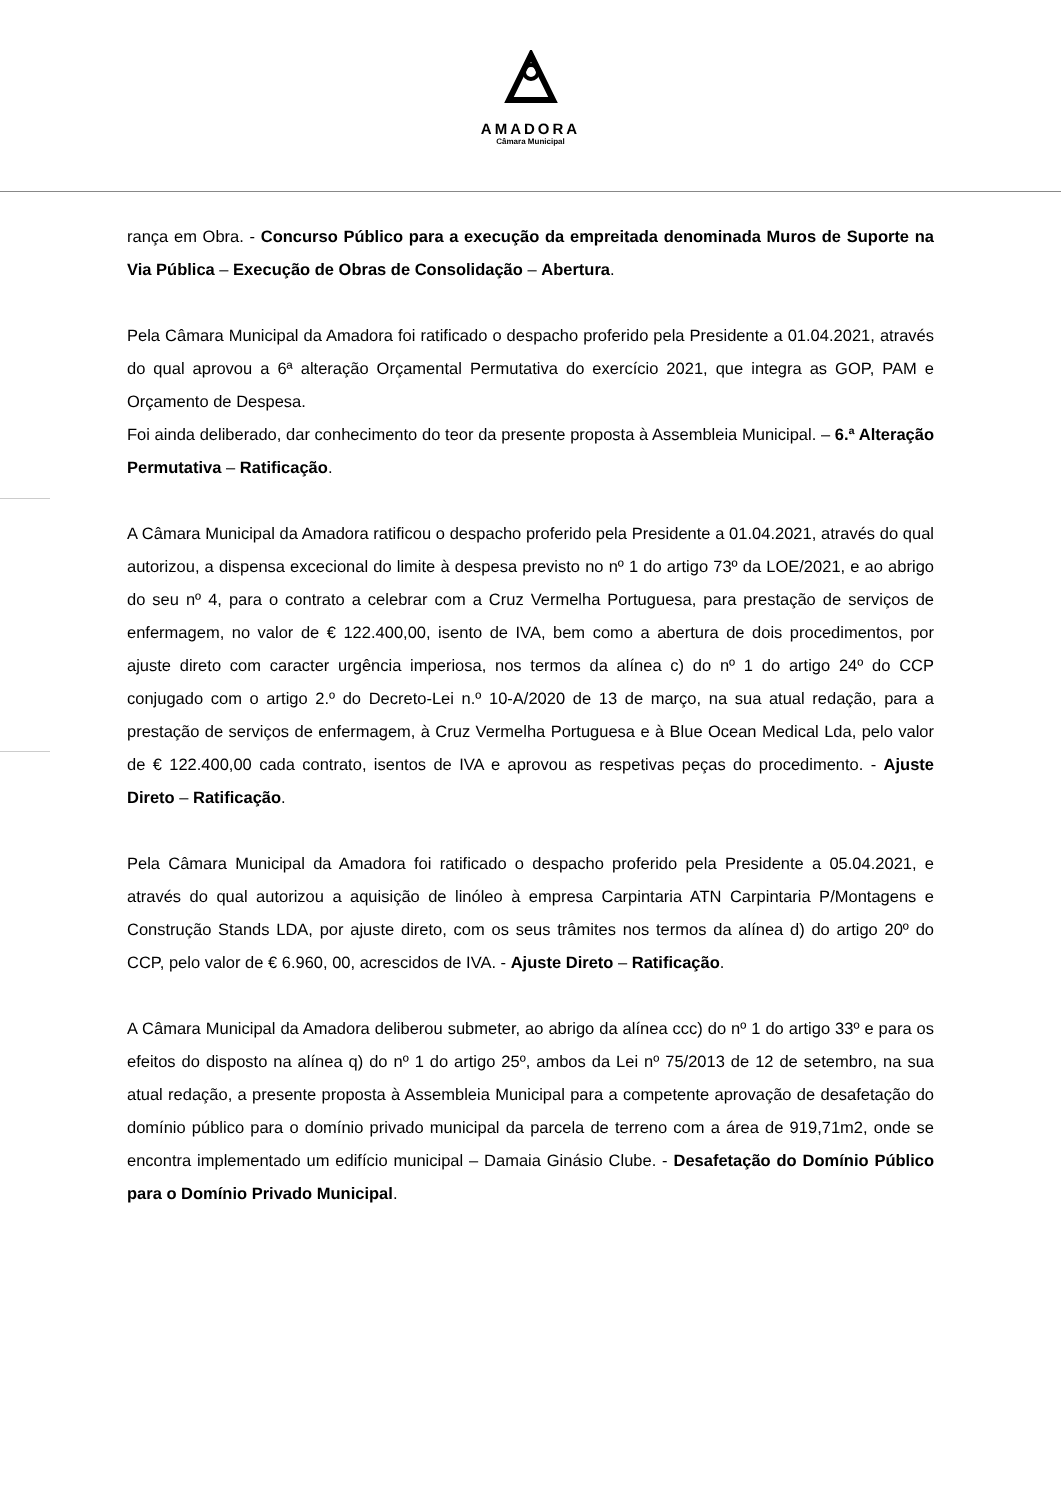AMADORA
Câmara Municipal
rança em Obra. - Concurso Público para a execução da empreitada denominada Muros de Suporte na Via Pública – Execução de Obras de Consolidação – Abertura.
Pela Câmara Municipal da Amadora foi ratificado o despacho proferido pela Presidente a 01.04.2021, através do qual aprovou a 6ª alteração Orçamental Permutativa do exercício 2021, que integra as GOP, PAM e Orçamento de Despesa.
Foi ainda deliberado, dar conhecimento do teor da presente proposta à Assembleia Municipal. – 6.ª Alteração Permutativa – Ratificação.
A Câmara Municipal da Amadora ratificou o despacho proferido pela Presidente a 01.04.2021, através do qual autorizou, a dispensa excecional do limite à despesa previsto no nº 1 do artigo 73º da LOE/2021, e ao abrigo do seu nº 4, para o contrato a celebrar com a Cruz Vermelha Portuguesa, para prestação de serviços de enfermagem, no valor de € 122.400,00, isento de IVA, bem como a abertura de dois procedimentos, por ajuste direto com caracter urgência imperiosa, nos termos da alínea c) do nº 1 do artigo 24º do CCP conjugado com o artigo 2.º do Decreto-Lei n.º 10-A/2020 de 13 de março, na sua atual redação, para a prestação de serviços de enfermagem, à Cruz Vermelha Portuguesa e à Blue Ocean Medical Lda, pelo valor de € 122.400,00 cada contrato, isentos de IVA e aprovou as respetivas peças do procedimento. - Ajuste Direto – Ratificação.
Pela Câmara Municipal da Amadora foi ratificado o despacho proferido pela Presidente a 05.04.2021, e através do qual autorizou a aquisição de linóleo à empresa Carpintaria ATN Carpintaria P/Montagens e Construção Stands LDA, por ajuste direto, com os seus trâmites nos termos da alínea d) do artigo 20º do CCP, pelo valor de € 6.960, 00, acrescidos de IVA. - Ajuste Direto – Ratificação.
A Câmara Municipal da Amadora deliberou submeter, ao abrigo da alínea ccc) do nº 1 do artigo 33º e para os efeitos do disposto na alínea q) do nº 1 do artigo 25º, ambos da Lei nº 75/2013 de 12 de setembro, na sua atual redação, a presente proposta à Assembleia Municipal para a competente aprovação de desafetação do domínio público para o domínio privado municipal da parcela de terreno com a área de 919,71m2, onde se encontra implementado um edifício municipal – Damaia Ginásio Clube. - Desafetação do Domínio Público para o Domínio Privado Municipal.